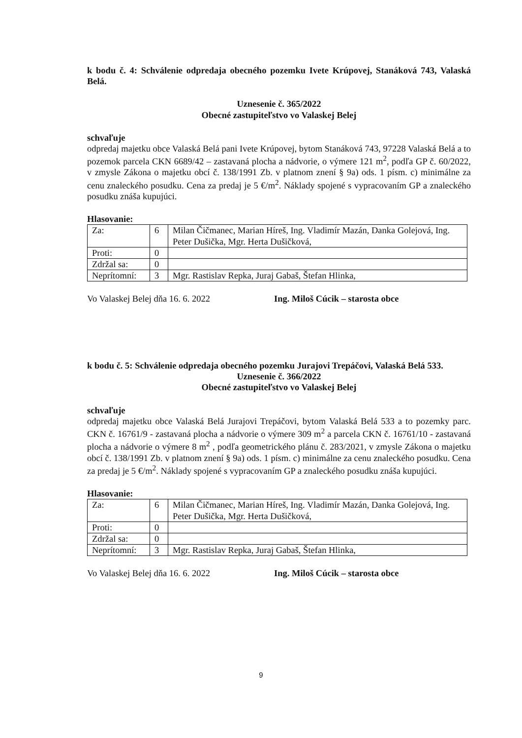k bodu č. 4: Schválenie odpredaja obecného pozemku Ivete Krúpovej, Stanáková 743, Valaská Belá.
Uznesenie č. 365/2022
Obecné zastupiteľstvo vo Valaskej Belej
schvaľuje
odpredaj majetku obce Valaská Belá pani Ivete Krúpovej, bytom Stanáková 743, 97228 Valaská Belá a to pozemok parcela CKN 6689/42 – zastavaná plocha a nádvorie, o výmere 121 m<sup>2</sup>, podľa GP č. 60/2022, v zmysle Zákona o majetku obcí č. 138/1991 Zb. v platnom znení § 9a) ods. 1 písm. c) minimálne za cenu znaleckého posudku. Cena za predaj je 5 €/m<sup>2</sup>. Náklady spojené s vypracovaním GP a znaleckého posudku znáša kupujúci.
Hlasovanie:
| Za: | 6 | Milan Čičmanec, Marian Híreš, Ing. Vladimír Mazán, Danka Golejová, Ing. Peter Dušička, Mgr. Herta Dušičková, |
| Proti: | 0 | |
| Zdržal sa: | 0 | |
| Neprítomní: | 3 | Mgr. Rastislav Repka, Juraj Gabaš, Štefan Hlinka, |
Vo Valaskej Belej dňa 16. 6. 2022 Ing. Miloš Cúcik – starosta obce
k bodu č. 5: Schválenie odpredaja obecného pozemku Jurajovi Trepáčovi, Valaská Belá 533.
Uznesenie č. 366/2022
Obecné zastupiteľstvo vo Valaskej Belej
schvaľuje
odpredaj majetku obce Valaská Belá Jurajovi Trepáčovi, bytom Valaská Belá 533 a to pozemky parc. CKN č. 16761/9 - zastavaná plocha a nádvorie o výmere 309 m<sup>2</sup> a parcela CKN č. 16761/10 - zastavaná plocha a nádvorie o výmere 8 m<sup>2</sup> , podľa geometrického plánu č. 283/2021, v zmysle Zákona o majetku obcí č. 138/1991 Zb. v platnom znení § 9a) ods. 1 písm. c) minimálne za cenu znaleckého posudku. Cena za predaj je 5 €/m<sup>2</sup>. Náklady spojené s vypracovaním GP a znaleckého posudku znáša kupujúci.
Hlasovanie:
| Za: | 6 | Milan Čičmanec, Marian Híreš, Ing. Vladimír Mazán, Danka Golejová, Ing. Peter Dušička, Mgr. Herta Dušičková, |
| Proti: | 0 | |
| Zdržal sa: | 0 | |
| Neprítomní: | 3 | Mgr. Rastislav Repka, Juraj Gabaš, Štefan Hlinka, |
Vo Valaskej Belej dňa 16. 6. 2022 Ing. Miloš Cúcik – starosta obce
9